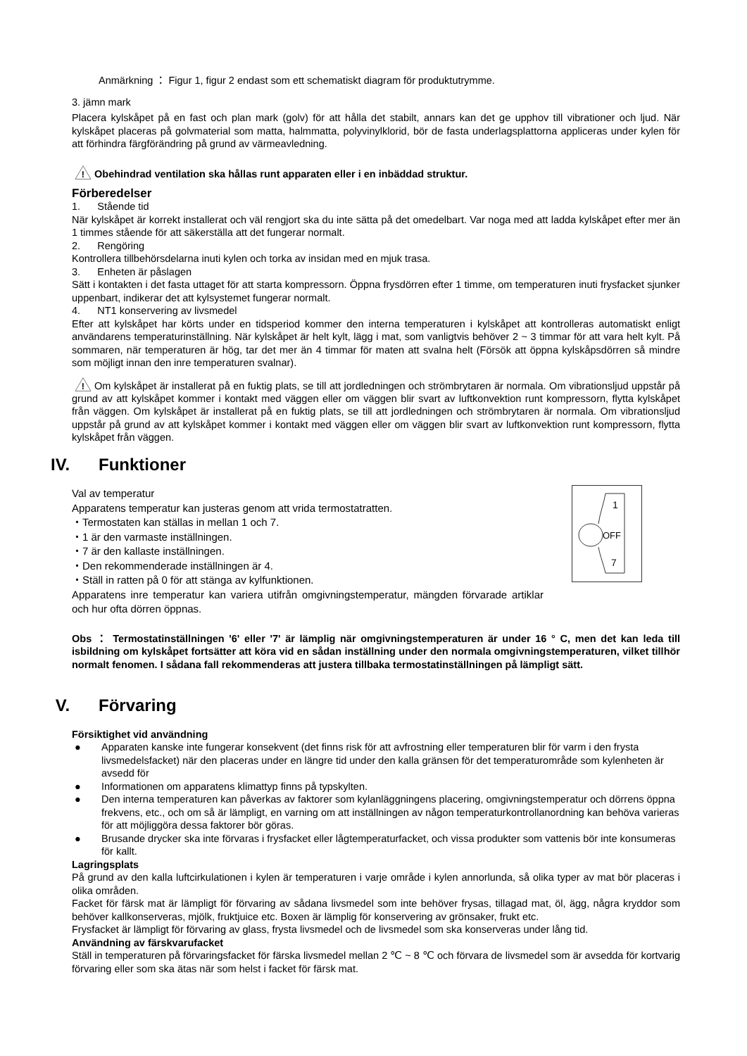Anmärkning ： Figur 1, figur 2 endast som ett schematiskt diagram för produktutrymme.
3. jämn mark
Placera kylskåpet på en fast och plan mark (golv) för att hålla det stabilt, annars kan det ge upphov till vibrationer och ljud. När kylskåpet placeras på golvmaterial som matta, halmmatta, polyvinylklorid, bör de fasta underlagsplattorna appliceras under kylen för att förhindra färgförändring på grund av värmeavledning.
!
Obehindrad ventilation ska hållas runt apparaten eller i en inbäddad struktur.
Förberedelser
1. Stående tid
När kylskåpet är korrekt installerat och väl rengjort ska du inte sätta på det omedelbart. Var noga med att ladda kylskåpet efter mer än 1 timmes stående för att säkerställa att det fungerar normalt.
2. Rengöring
Kontrollera tillbehörsdelarna inuti kylen och torka av insidan med en mjuk trasa.
3. Enheten är påslagen
Sätt i kontakten i det fasta uttaget för att starta kompressorn. Öppna frysdörren efter 1 timme, om temperaturen inuti frysfacket sjunker uppenbart, indikerar det att kylsystemet fungerar normalt.
4. NT1 konservering av livsmedel
Efter att kylskåpet har körts under en tidsperiod kommer den interna temperaturen i kylskåpet att kontrolleras automatiskt enligt användarens temperaturinställning. När kylskåpet är helt kylt, lägg i mat, som vanligtvis behöver 2 ~ 3 timmar för att vara helt kylt. På sommaren, när temperaturen är hög, tar det mer än 4 timmar för maten att svalna helt (Försök att öppna kylskåpsdörren så mindre som möjligt innan den inre temperaturen svalnar).
!
Om kylskåpet är installerat på en fuktig plats, se till att jordledningen och strömbrytaren är normala. Om vibrationsljud uppstår på grund av att kylskåpet kommer i kontakt med väggen eller om väggen blir svart av luftkonvektion runt kompressorn, flytta kylskåpet från väggen. Om kylskåpet är installerat på en fuktig plats, se till att jordledningen och strömbrytaren är normala. Om vibrationsljud uppstår på grund av att kylskåpet kommer i kontakt med väggen eller om väggen blir svart av luftkonvektion runt kompressorn, flytta kylskåpet från väggen.
IV. Funktioner
Val av temperatur
Apparatens temperatur kan justeras genom att vrida termostatratten.
・Termostaten kan ställas in mellan 1 och 7.
・1 är den varmaste inställningen.
・7 är den kallaste inställningen.
・Den rekommenderade inställningen är 4.
・Ställ in ratten på 0 för att stänga av kylfunktionen.
Apparatens inre temperatur kan variera utifrån omgivningstemperatur, mängden förvarade artiklar och hur ofta dörren öppnas.
1
OFF
7
Obs ： Termostatinställningen '6' eller '7' är lämplig när omgivningstemperaturen är under 16 ° C, men det kan leda till isbildning om kylskåpet fortsätter att köra vid en sådan inställning under den normala omgivningstemperaturen, vilket tillhör normalt fenomen. I sådana fall rekommenderas att justera tillbaka termostatinställningen på lämpligt sätt.
V. Förvaring
Försiktighet vid användning
● Apparaten kanske inte fungerar konsekvent (det finns risk för att avfrostning eller temperaturen blir för varm i den frysta livsmedelsfacket) när den placeras under en längre tid under den kalla gränsen för det temperaturområde som kylenheten är avsedd för
● Informationen om apparatens klimattyp finns på typskylten.
● Den interna temperaturen kan påverkas av faktorer som kylanläggningens placering, omgivningstemperatur och dörrens öppna frekvens, etc., och om så är lämpligt, en varning om att inställningen av någon temperaturkontrollanordning kan behöva varieras för att möjliggöra dessa faktorer bör göras.
● Brusande drycker ska inte förvaras i frysfacket eller lågtemperaturfacket, och vissa produkter som vattenis bör inte konsumeras för kallt.
Lagringsplats
På grund av den kalla luftcirkulationen i kylen är temperaturen i varje område i kylen annorlunda, så olika typer av mat bör placeras i olika områden.
Facket för färsk mat är lämpligt för förvaring av sådana livsmedel som inte behöver frysas, tillagad mat, öl, ägg, några kryddor som behöver kallkonserveras, mjölk, fruktjuice etc. Boxen är lämplig för konservering av grönsaker, frukt etc.
Frysfacket är lämpligt för förvaring av glass, frysta livsmedel och de livsmedel som ska konserveras under lång tid.
Användning av färskvarufacket
Ställ in temperaturen på förvaringsfacket för färska livsmedel mellan 2 ℃ ~ 8 ℃ och förvara de livsmedel som är avsedda för kortvarig förvaring eller som ska ätas när som helst i facket för färsk mat.